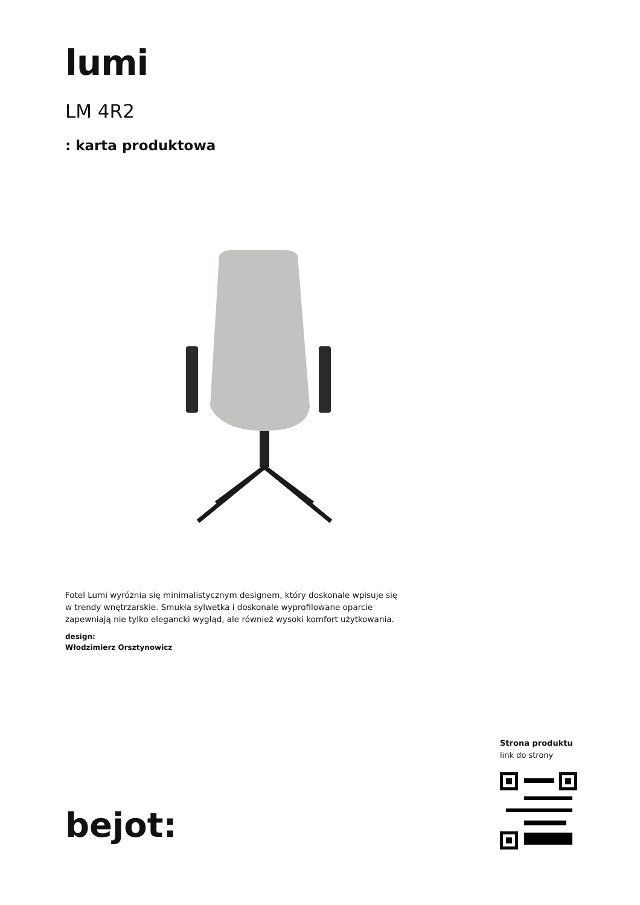lumi
LM 4R2
: karta produktowa
Fotel Lumi wyróżnia się minimalistycznym designem, który doskonale wpisuje się w trendy wnętrzarskie. Smukła sylwetka i doskonale wyprofilowane oparcie zapewniają nie tylko elegancki wygląd, ale również wysoki komfort użytkowania.
design:
Włodzimierz Orsztynowicz
bejot:
Strona produktu
link do strony